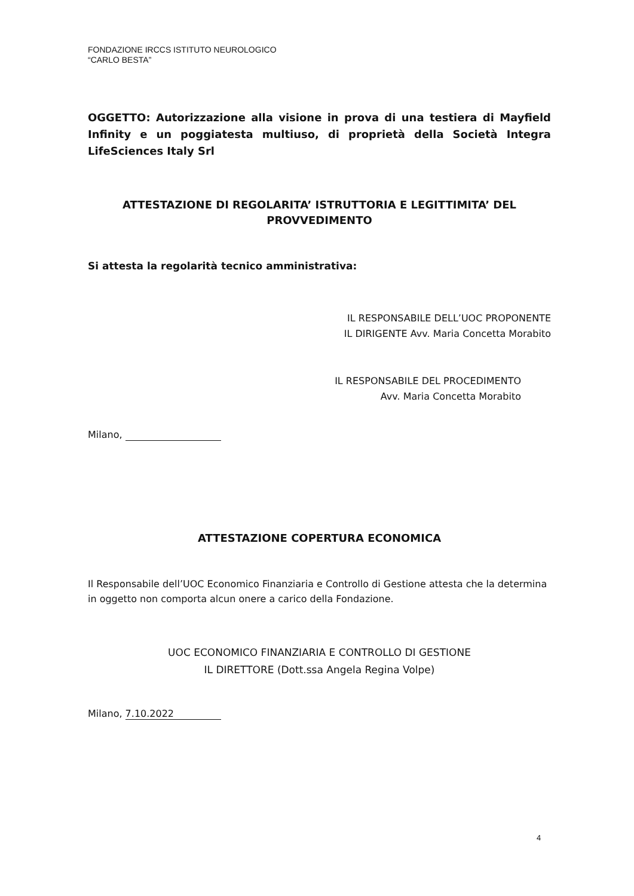FONDAZIONE IRCCS ISTITUTO NEUROLOGICO
“CARLO BESTA”
OGGETTO: Autorizzazione alla visione in prova di una testiera di Mayfield Infinity e un poggiatesta multiuso, di proprietà della Società Integra LifeSciences Italy Srl
ATTESTAZIONE DI REGOLARITA’ ISTRUTTORIA E LEGITTIMITA’ DEL PROVVEDIMENTO
Si attesta la regolarità tecnico amministrativa:
IL RESPONSABILE DELL’UOC PROPONENTE
IL DIRIGENTE Avv. Maria Concetta Morabito
IL RESPONSABILE DEL PROCEDIMENTO
Avv. Maria Concetta Morabito
Milano,
ATTESTAZIONE COPERTURA ECONOMICA
Il Responsabile dell’UOC Economico Finanziaria e Controllo di Gestione attesta che la determina in oggetto non comporta alcun onere a carico della Fondazione.
UOC ECONOMICO FINANZIARIA E CONTROLLO DI GESTIONE
IL DIRETTORE (Dott.ssa Angela Regina Volpe)
Milano, 7.10.2022
4